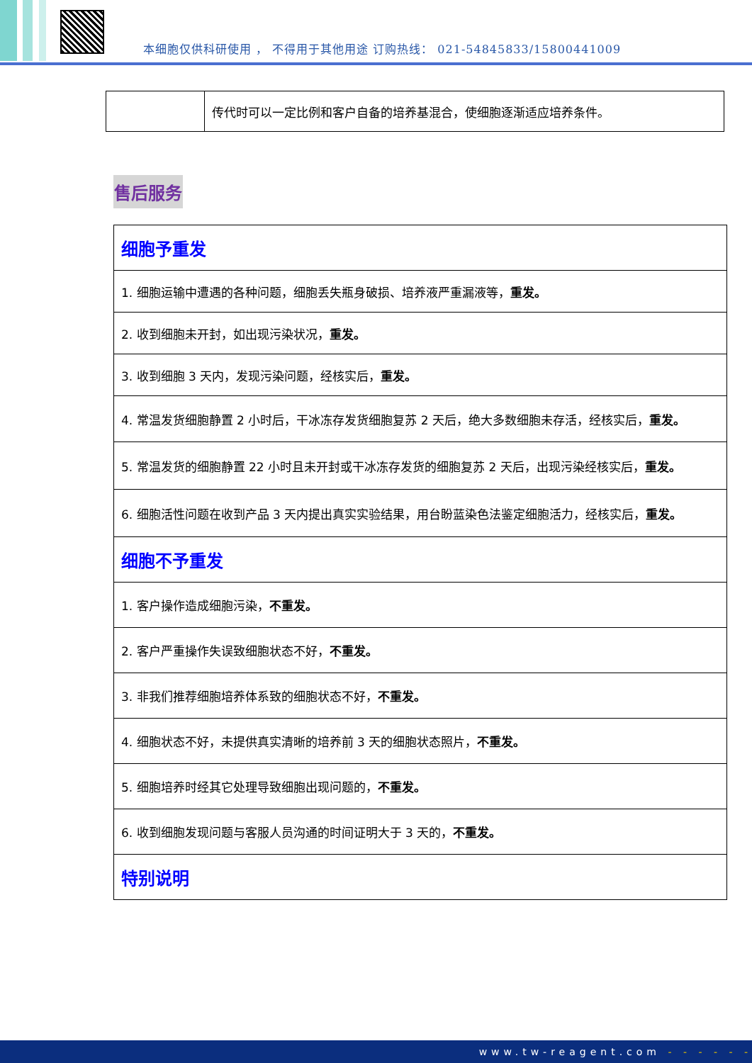本细胞仅供科研使用 ， 不得用于其他用途 订购热线： 021-54845833/15800441009
| | 传代时可以一定比例和客户自备的培养基混合，使细胞逐渐适应培养条件。 |
售后服务
| 细胞予重发 |
| 1. 细胞运输中遭遇的各种问题，细胞丢失瓶身破损、培养液严重漏液等， 重发。 |
| 2. 收到细胞未开封，如出现污染状况， 重发。 |
| 3. 收到细胞 3 天内，发现污染问题，经核实后， 重发。 |
| 4. 常温发货细胞静置 2 小时后，干冰冻存发货细胞复苏 2 天后，绝大多数细胞未存活，经核实后， 重发。 |
| 5. 常温发货的细胞静置 22 小时且未开封或干冰冻存发货的细胞复苏 2 天后，出现污染经核实后， 重发。 |
| 6. 细胞活性问题在收到产品 3 天内提出真实实验结果，用台盼蓝染色法鉴定细胞活力，经核实后， 重发。 |
| 细胞不予重发 |
| 1. 客户操作造成细胞污染， 不重发。 |
| 2. 客户严重操作失误致细胞状态不好， 不重发。 |
| 3. 非我们推荐细胞培养体系致的细胞状态不好， 不重发。 |
| 4. 细胞状态不好，未提供真实清晰的培养前 3 天的细胞状态照片， 不重发。 |
| 5. 细胞培养时经其它处理导致细胞出现问题的， 不重发。 |
| 6. 收到细胞发现问题与客服人员沟通的时间证明大于 3 天的， 不重发。 |
| 特别说明 |
www.tw-reagent.com - - - - - -